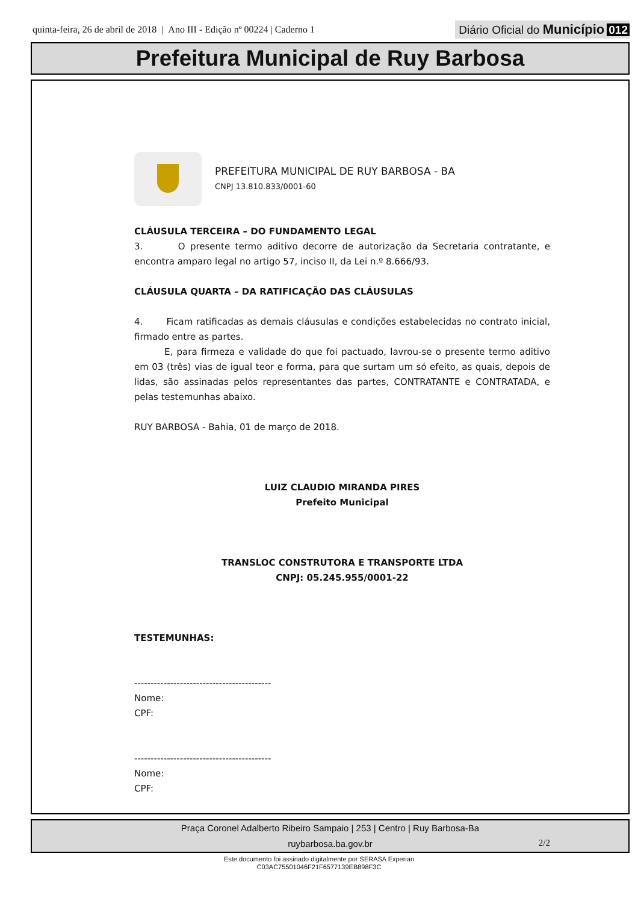quinta-feira, 26 de abril de 2018 | Ano III - Edição nº 00224 | Caderno 1
Diário Oficial do Município 012
Prefeitura Municipal de Ruy Barbosa
PREFEITURA MUNICIPAL DE RUY BARBOSA - BA
CNPJ 13.810.833/0001-60
CLÁUSULA TERCEIRA – DO FUNDAMENTO LEGAL
3. O presente termo aditivo decorre de autorização da Secretaria contratante, e encontra amparo legal no artigo 57, inciso II, da Lei n.º 8.666/93.
CLÁUSULA QUARTA – DA RATIFICAÇÃO DAS CLÁUSULAS
4. Ficam ratificadas as demais cláusulas e condições estabelecidas no contrato inicial, firmado entre as partes.
E, para firmeza e validade do que foi pactuado, lavrou-se o presente termo aditivo em 03 (três) vias de igual teor e forma, para que surtam um só efeito, as quais, depois de lidas, são assinadas pelos representantes das partes, CONTRATANTE e CONTRATADA, e pelas testemunhas abaixo.
RUY BARBOSA - Bahia, 01 de março de 2018.
LUIZ CLAUDIO MIRANDA PIRES
Prefeito Municipal
TRANSLOC CONSTRUTORA E TRANSPORTE LTDA
CNPJ: 05.245.955/0001-22
TESTEMUNHAS:
------------------------------------------
Nome:
CPF:
------------------------------------------
Nome:
CPF:
2/2
Praça Coronel Adalberto Ribeiro Sampaio | 253 | Centro | Ruy Barbosa-Ba
ruybarbosa.ba.gov.br
Este documento foi assinado digitalmente por SERASA Experian
C03AC75501046F21F6577139EB898F3C